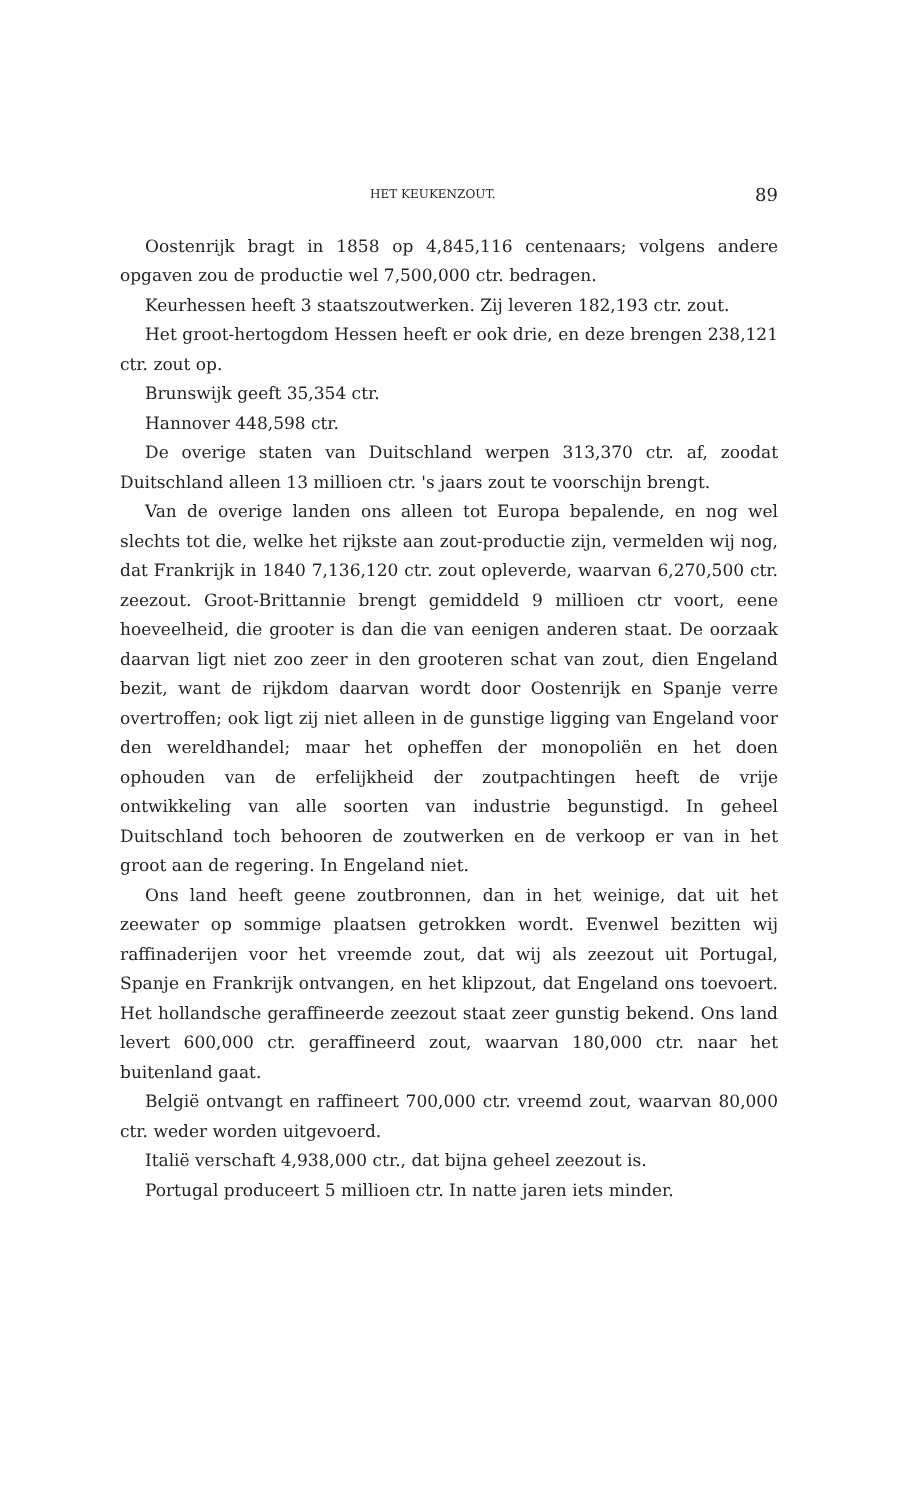HET KEUKENZOUT. 89
Oostenrijk bragt in 1858 op 4,845,116 centenaars; volgens andere opgaven zou de productie wel 7,500,000 ctr. bedragen.
Keurhessen heeft 3 staatszoutwerken. Zij leveren 182,193 ctr. zout.
Het groot-hertogdom Hessen heeft er ook drie, en deze brengen 238,121 ctr. zout op.
Brunswijk geeft 35,354 ctr.
Hannover 448,598 ctr.
De overige staten van Duitschland werpen 313,370 ctr. af, zoodat Duitschland alleen 13 millioen ctr. 's jaars zout te voorschijn brengt.
Van de overige landen ons alleen tot Europa bepalende, en nog wel slechts tot die, welke het rijkste aan zout-productie zijn, vermelden wij nog, dat Frankrijk in 1840 7,136,120 ctr. zout opleverde, waarvan 6,270,500 ctr. zeezout. Groot-Brittannie brengt gemiddeld 9 millioen ctr voort, eene hoeveelheid, die grooter is dan die van eenigen anderen staat. De oorzaak daarvan ligt niet zoo zeer in den grooteren schat van zout, dien Engeland bezit, want de rijkdom daarvan wordt door Oostenrijk en Spanje verre overtroffen; ook ligt zij niet alleen in de gunstige ligging van Engeland voor den wereldhandel; maar het opheffen der monopoliën en het doen ophouden van de erfelijkheid der zoutpachtingen heeft de vrije ontwikkeling van alle soorten van industrie begunstigd. In geheel Duitschland toch behooren de zoutwerken en de verkoop er van in het groot aan de regering. In Engeland niet.
Ons land heeft geene zoutbronnen, dan in het weinige, dat uit het zeewater op sommige plaatsen getrokken wordt. Evenwel bezitten wij raffinaderijen voor het vreemde zout, dat wij als zeezout uit Portugal, Spanje en Frankrijk ontvangen, en het klipzout, dat Engeland ons toevoert. Het hollandsche geraffineerde zeezout staat zeer gunstig bekend. Ons land levert 600,000 ctr. geraffineerd zout, waarvan 180,000 ctr. naar het buitenland gaat.
België ontvangt en raffineert 700,000 ctr. vreemd zout, waarvan 80,000 ctr. weder worden uitgevoerd.
Italië verschaft 4,938,000 ctr., dat bijna geheel zeezout is.
Portugal produceert 5 millioen ctr. In natte jaren iets minder.